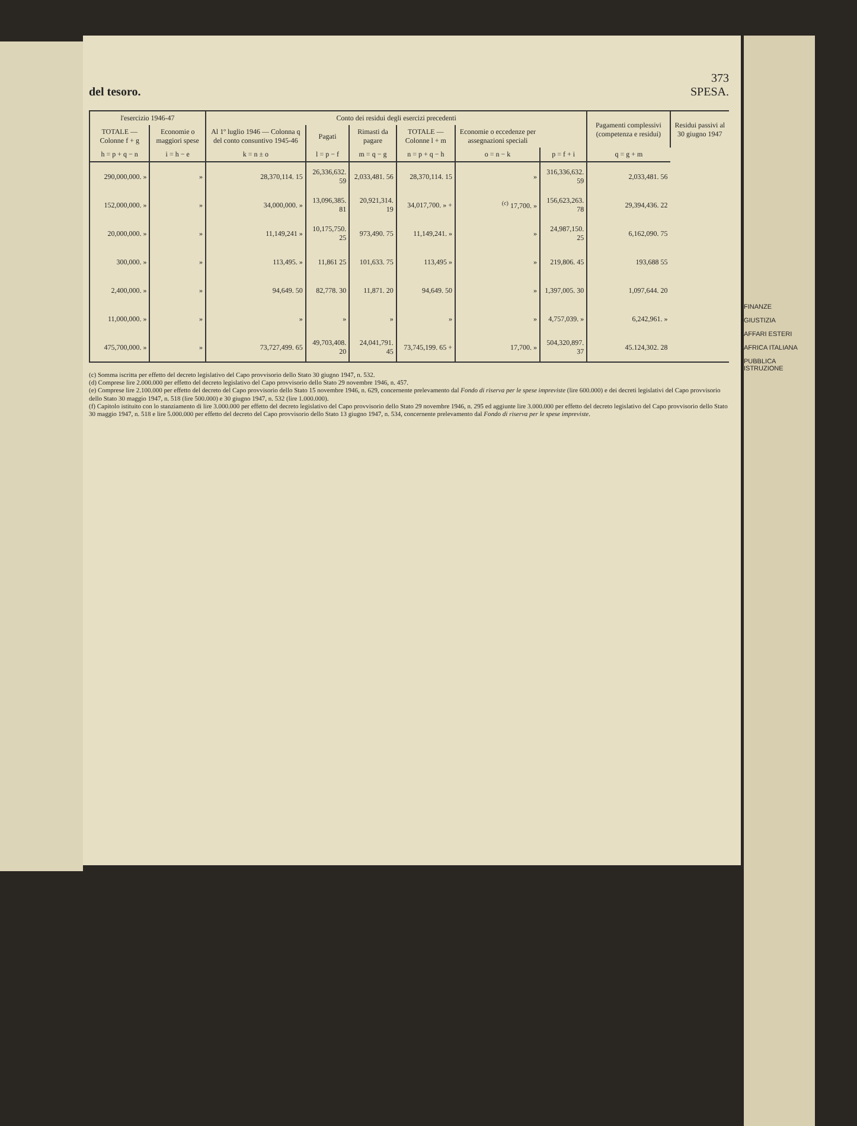373
del tesoro. SPESA.
| l'esercizio 1946-47 | | Conto dei residui degli esercizi precedenti | | | | | | Pagamenti complessivi (competenza e residui) | Residui passivi al 30 giugno 1947 |
| --- | --- | --- | --- | --- | --- | --- | --- | --- | --- |
| TOTALE — Colonne f + g | Economie o maggiori spese | Al 1º luglio 1946 — Colonna q del conto consuntivo 1945-46 | Pagati | Rimasti da pagare | TOTALE — Colonne l + m | Economie o eccedenze per assegnazioni speciali | | | |
| h = p + q − n | i = h − e | k = n ± o | l = p − f | m = q − g | n = p + q − h | o = n − k | p = f + i | q = g + m | |
| 290,000,000. » | » | 28,370,114. 15 | 26,336,632. 59 | 2,033,481. 56 | 28,370,114. 15 | » | 316,336,632. 59 | 2,033,481. 56 | |
| 152,000,000. » | » | 34,000,000. » | 13,096,385. 81 | 20,921,314. 19 | 34,017,700. » + | <sup>(c)</sup> 17,700. » | 156,623,263. 78 | 29,394,436. 22 | |
| 20,000,000. » | » | 11,149,241 » | 10,175,750. 25 | 973,490. 75 | 11,149,241. » | » | 24,987,150. 25 | 6,162,090. 75 | |
| 300,000. » | » | 113,495. » | 11,861 25 | 101,633. 75 | 113,495 » | » | 219,806. 45 | 193,688 55 | |
| 2,400,000. » | » | 94,649. 50 | 82,778. 30 | 11,871. 20 | 94,649. 50 | » | 1,397,005. 30 | 1,097,644. 20 | |
| 11,000,000. » | » | » | » | » | » | » | 4,757,039. » | 6,242,961. » | |
| 475,700,000. » | » | 73,727,499. 65 | 49,703,408. 20 | 24,041,791. 45 | 73,745,199. 65 + | 17,700. » | 504,320,897. 37 | 45.124,302. 28 | |
(c) Somma iscritta per effetto del decreto legislativo del Capo provvisorio dello Stato 30 giugno 1947, n. 532.
(d) Comprese lire 2.000.000 per effetto del decreto legislativo del Capo provvisorio dello Stato 29 novembre 1946, n. 457.
(e) Comprese lire 2.100.000 per effetto del decreto del Capo provvisorio dello Stato 15 novembre 1946, n. 629, concernente prelevamento dal Fondo di riserva per le spese impreviste (lire 600.000) e dei decreti legislativi del Capo provvisorio dello Stato 30 maggio 1947, n. 518 (lire 500.000) e 30 giugno 1947, n. 532 (lire 1.000.000).
(f) Capitolo istituito con lo stanziamento di lire 3.000.000 per effetto del decreto legislativo del Capo provvisorio dello Stato 29 novembre 1946, n. 295 ed aggiunte lire 3.000.000 per effetto del decreto legislativo del Capo provvisorio dello Stato 30 maggio 1947, n. 518 e lire 5.000.000 per effetto del decreto del Capo provvisorio dello Stato 13 giugno 1947, n. 534, concernente prelevamento dal Fondo di riserva per le spese impreviste.
FINANZE
GIUSTIZIA
AFFARI ESTERI
AFRICA ITALIANA
PUBBLICA ISTRUZIONE